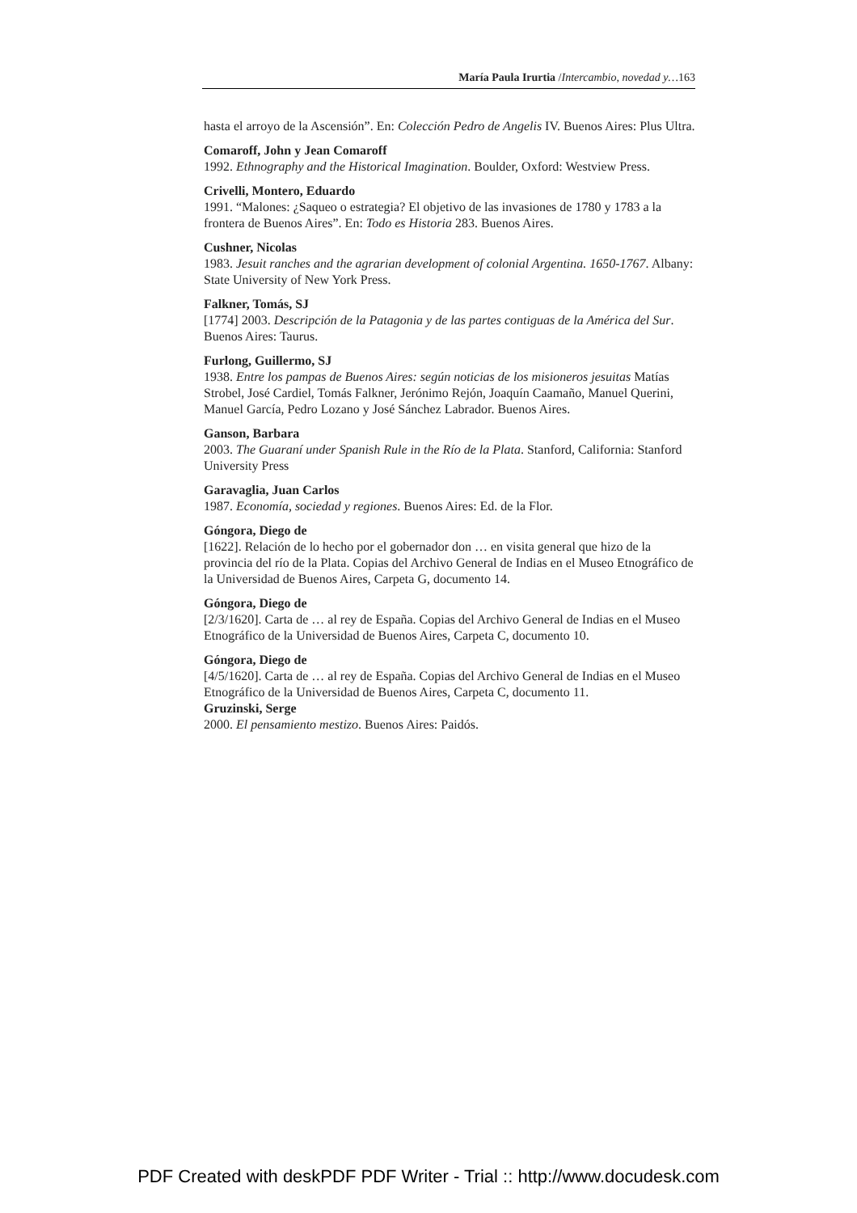María Paula Irurtia /Intercambio, novedad y…163
hasta el arroyo de la Ascensión”. En: Colección Pedro de Angelis IV. Buenos Aires: Plus Ultra.
Comaroff, John y Jean Comaroff
1992. Ethnography and the Historical Imagination. Boulder, Oxford: Westview Press.
Crivelli, Montero, Eduardo
1991. “Malones: ¿Saqueo o estrategia? El objetivo de las invasiones de 1780 y 1783 a la frontera de Buenos Aires”. En: Todo es Historia 283. Buenos Aires.
Cushner, Nicolas
1983. Jesuit ranches and the agrarian development of colonial Argentina. 1650-1767. Albany: State University of New York Press.
Falkner, Tomás, SJ
[1774] 2003. Descripción de la Patagonia y de las partes contiguas de la América del Sur. Buenos Aires: Taurus.
Furlong, Guillermo, SJ
1938. Entre los pampas de Buenos Aires: según noticias de los misioneros jesuitas Matías Strobel, José Cardiel, Tomás Falkner, Jerónimo Rejón, Joaquín Caamaño, Manuel Querini, Manuel García, Pedro Lozano y José Sánchez Labrador. Buenos Aires.
Ganson, Barbara
2003. The Guaraní under Spanish Rule in the Río de la Plata. Stanford, California: Stanford University Press
Garavaglia, Juan Carlos
1987. Economía, sociedad y regiones. Buenos Aires: Ed. de la Flor.
Góngora, Diego de
[1622]. Relación de lo hecho por el gobernador don … en visita general que hizo de la provincia del río de la Plata. Copias del Archivo General de Indias en el Museo Etnográfico de la Universidad de Buenos Aires, Carpeta G, documento 14.
Góngora, Diego de
[2/3/1620]. Carta de … al rey de España. Copias del Archivo General de Indias en el Museo Etnográfico de la Universidad de Buenos Aires, Carpeta C, documento 10.
Góngora, Diego de
[4/5/1620]. Carta de … al rey de España. Copias del Archivo General de Indias en el Museo Etnográfico de la Universidad de Buenos Aires, Carpeta C, documento 11.
Gruzinski, Serge
2000. El pensamiento mestizo. Buenos Aires: Paidós.
PDF Created with deskPDF PDF Writer - Trial :: http://www.docudesk.com